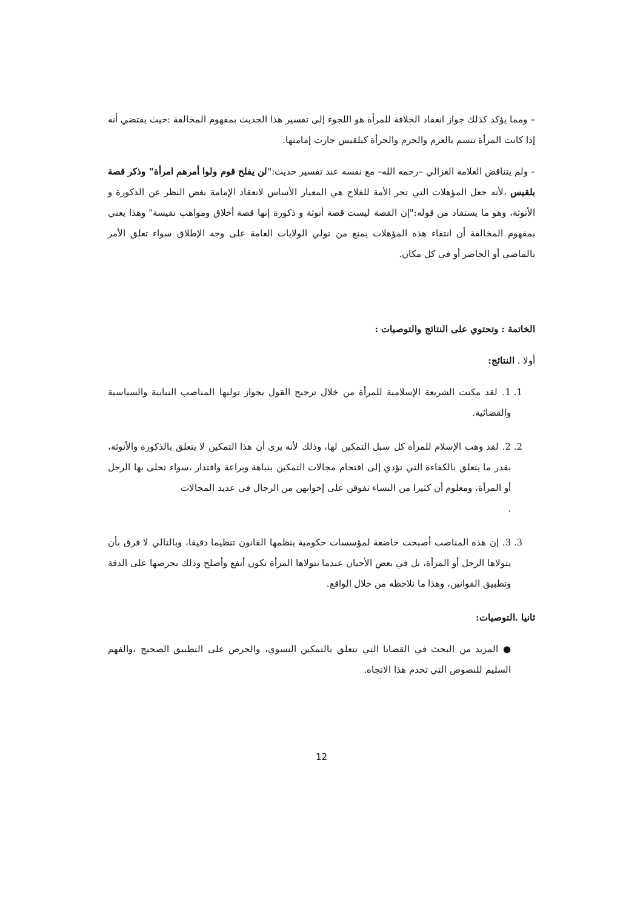– ومما يؤكد كذلك جواز انعقاد الخلافة للمرأة هو اللجوء إلى تفسير هذا الحديث بمفهوم المخالفة :حيث يقتضي أنه إذا كانت المرأة تتسم بالعزم والحزم والجرأة كبلقيس جازت إمامتها.
– ولم يتناقض العلامة الغزالي –رحمه الله– مع نفسه عند تفسير حديث:"لن يفلح قوم ولوا أمرهم امرأة" وذكر قصة بلقيس ،لأنه جعل المؤهلات التي تجر الأمة للفلاح هي المعيار الأساس لانعقاد الإمامة بغض النظر عن الذكورة و الأنوثة، وهو ما يستفاد من قوله:"إن القصة ليست قصة أنوثة و ذكورة إنها قصة أخلاق ومواهب نفيسة" وهذا يعني بمفهوم المخالفة أن انتفاء هذه المؤهلات يمنع من تولي الولايات العامة على وجه الإطلاق سواء تعلق الأمر بالماضي أو الحاضر أو في كل مكان.
الخاتمة : وتحتوي على النتائج والتوصيات :
أولا . النتائج:
1. 1. لقد مكنت الشريعة الإسلامية للمرأة من خلال ترجيح القول بجواز توليها المناصب النيابية والسياسية والقضائية.
2. 2. لقد وهب الإسلام للمرأة كل سبل التمكين لها، وذلك لأنه يرى أن هذا التمكين لا يتعلق بالذكورة والأنوثة، بقدر ما يتعلق بالكفاءة التي تؤدي إلى اقتحام مجالات التمكين بنباهة وبراعة واقتدار ،سواء تحلى بها الرجل أو المرأة، ومعلوم أن كثيرا من النساء تفوقن على إخوانهن من الرجال في عديد المجالات
.
3. 3. إن هذه المناصب أصبحت خاضعة لمؤسسات حكومية ينظمها القانون تنظيما دقيقا، وبالتالي لا فرق بأن يتولاها الرجل أو المرأة، بل في بعض الأحيان عندما تتولاها المرأة تكون أنفع وأصلح وذلك بحرصها على الدقة وتطبيق القوانين، وهذا ما نلاحظه من خلال الواقع.
ثانيا .التوصيات:
● المزيد من البحث في القضايا التي تتعلق بالتمكين النسوي، والحرص على التطبيق الصحيح ،والفهم السليم للنصوص التي تخدم هذا الاتجاه.
12